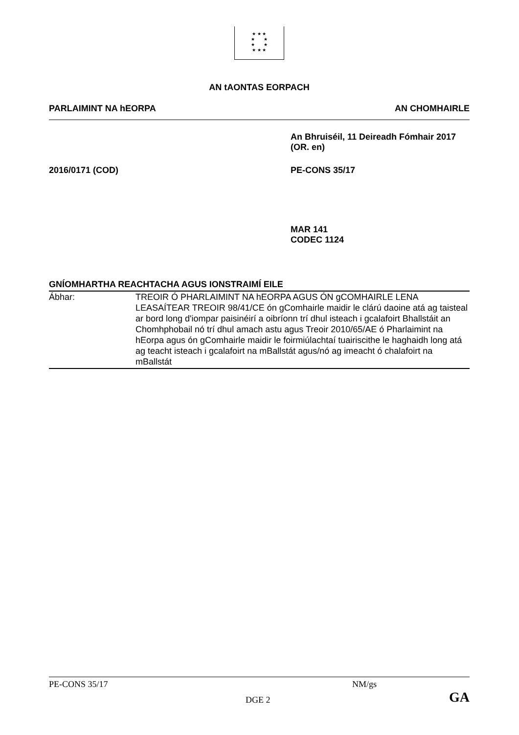★ ★ ★
★ ★
★ ★
★ ★ ★
AN tAONTAS EORPACH
PARLAIMINT NA hEORPA AN CHOMHAIRLE
An Bhruiséil, 11 Deireadh Fómhair 2017
(OR. en)
2016/0171 (COD) PE-CONS 35/17
MAR 141
CODEC 1124
GNÍOMHARTHA REACHTACHA AGUS IONSTRAIMÍ EILE
Ábhar: TREOIR Ó PHARLAIMINT NA hEORPA AGUS ÓN gCOMHAIRLE LENA LEASAÍTEAR TREOIR 98/41/CE ón gComhairle maidir le clárú daoine atá ag taisteal ar bord long d'iompar paisinéirí a oibríonn trí dhul isteach i gcalafoirt Bhallstáit an Chomhphobail nó trí dhul amach astu agus Treoir 2010/65/AE ó Pharlaimint na hEorpa agus ón gComhairle maidir le foirmiúlachtaí tuairiscithe le haghaidh long atá ag teacht isteach i gcalafoirt na mBallstát agus/nó ag imeacht ó chalafoirt na mBallstát
PE-CONS 35/17 NM/gs
DGE 2
GA